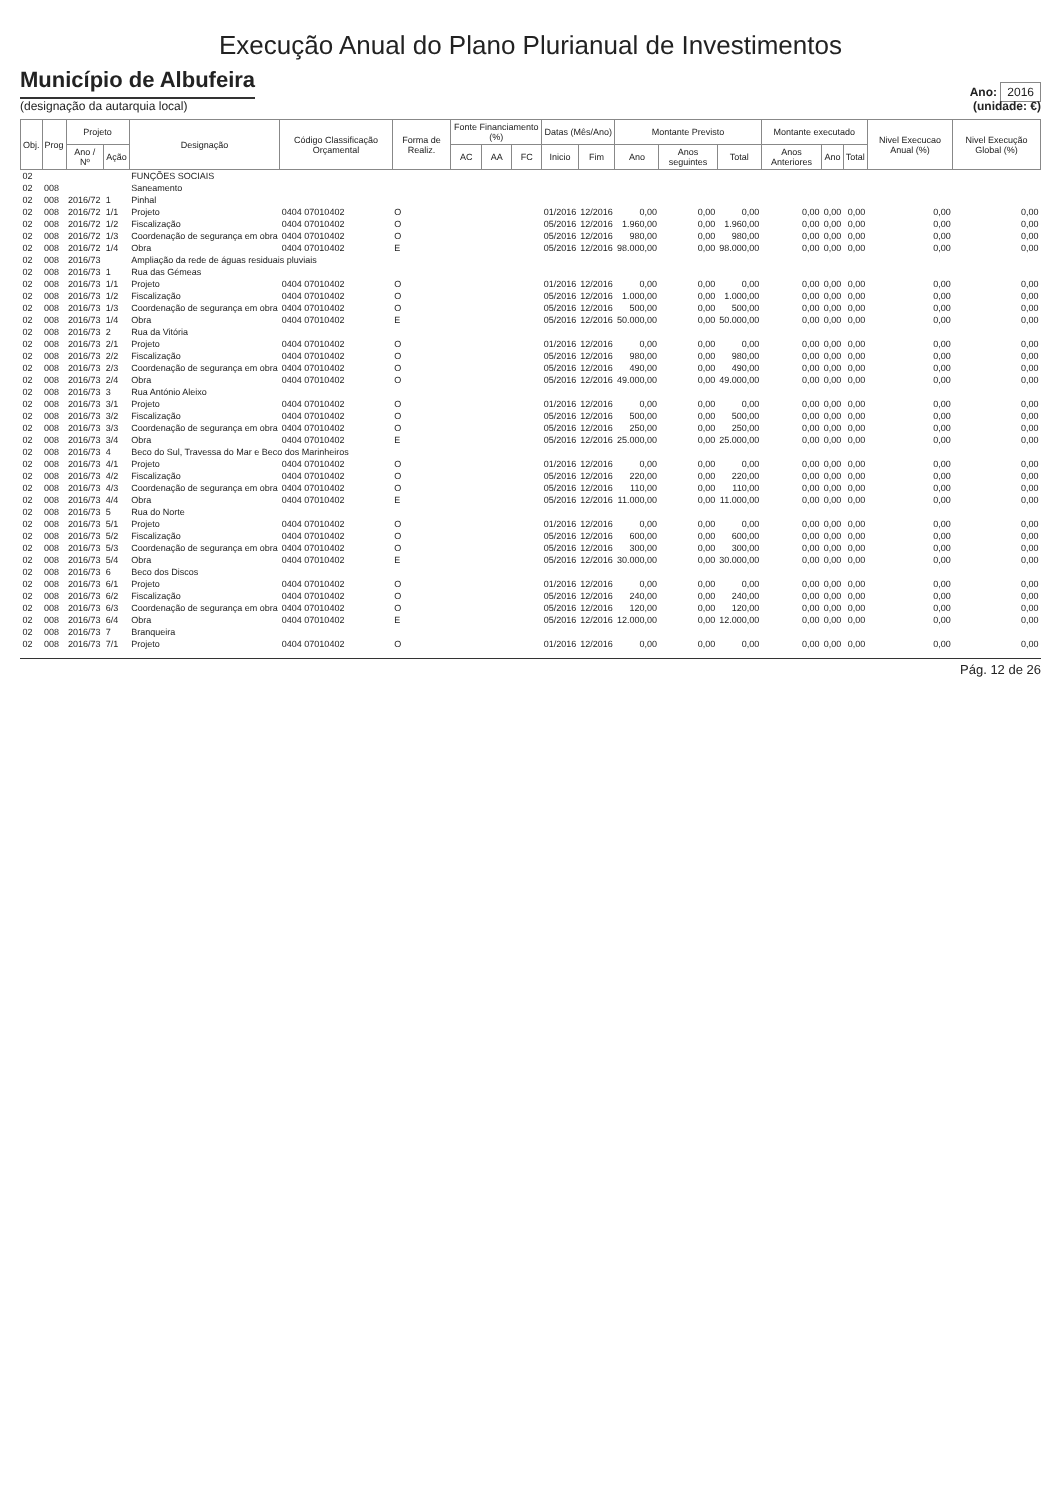Execução Anual do Plano Plurianual de Investimentos
Município de Albufeira
(designação da autarquia local)
Ano: 2016
(unidade: €)
| Obj. | Prog | Projeto | | Designação | Código Classificação Orçamental | Forma de Realiz. | Fonte Financiamento (%) | | | Datas (Mês/Ano) | | Montante Previsto | | | Montante executado | | | Nivel Execucao Anual (%) | Nivel Execução Global (%) |
| --- | --- | --- | --- | --- | --- | --- | --- | --- | --- | --- | --- | --- | --- | --- | --- | --- | --- | --- | --- |
| | | Ano / Nº | Ação | | | | AC | AA | FC | Inicio | Fim | Ano | Anos seguintes | Total | Anos Anteriores | Ano | Total | | |
| 02 | | | | FUNÇÕES SOCIAIS | | | | | | | | | | | | | | | |
| 02 | 008 | | | Saneamento | | | | | | | | | | | | | | | |
| 02 | 008 | 2016/72 | 1 | Pinhal | | | | | | | | | | | | | | | |
| 02 | 008 | 2016/72 | 1/1 | Projeto | 0404 07010402 | O | | | | 01/2016 | 12/2016 | 0,00 | 0,00 | 0,00 | 0,00 | 0,00 | 0,00 | 0,00 | 0,00 |
| 02 | 008 | 2016/72 | 1/2 | Fiscalização | 0404 07010402 | O | | | | 05/2016 | 12/2016 | 1.960,00 | 0,00 | 1.960,00 | 0,00 | 0,00 | 0,00 | 0,00 | 0,00 |
| 02 | 008 | 2016/72 | 1/3 | Coordenação de segurança em obra | 0404 07010402 | O | | | | 05/2016 | 12/2016 | 980,00 | 0,00 | 980,00 | 0,00 | 0,00 | 0,00 | 0,00 | 0,00 |
| 02 | 008 | 2016/72 | 1/4 | Obra | 0404 07010402 | E | | | | 05/2016 | 12/2016 | 98.000,00 | 0,00 | 98.000,00 | 0,00 | 0,00 | 0,00 | 0,00 | 0,00 |
| 02 | 008 | 2016/73 | | Ampliação da rede de águas residuais pluviais | | | | | | | | | | | | | | | |
| 02 | 008 | 2016/73 | 1 | Rua das Gémeas | | | | | | | | | | | | | | | |
| 02 | 008 | 2016/73 | 1/1 | Projeto | 0404 07010402 | O | | | | 01/2016 | 12/2016 | 0,00 | 0,00 | 0,00 | 0,00 | 0,00 | 0,00 | 0,00 | 0,00 |
| 02 | 008 | 2016/73 | 1/2 | Fiscalização | 0404 07010402 | O | | | | 05/2016 | 12/2016 | 1.000,00 | 0,00 | 1.000,00 | 0,00 | 0,00 | 0,00 | 0,00 | 0,00 |
| 02 | 008 | 2016/73 | 1/3 | Coordenação de segurança em obra | 0404 07010402 | O | | | | 05/2016 | 12/2016 | 500,00 | 0,00 | 500,00 | 0,00 | 0,00 | 0,00 | 0,00 | 0,00 |
| 02 | 008 | 2016/73 | 1/4 | Obra | 0404 07010402 | E | | | | 05/2016 | 12/2016 | 50.000,00 | 0,00 | 50.000,00 | 0,00 | 0,00 | 0,00 | 0,00 | 0,00 |
| 02 | 008 | 2016/73 | 2 | Rua da Vitória | | | | | | | | | | | | | | | |
| 02 | 008 | 2016/73 | 2/1 | Projeto | 0404 07010402 | O | | | | 01/2016 | 12/2016 | 0,00 | 0,00 | 0,00 | 0,00 | 0,00 | 0,00 | 0,00 | 0,00 |
| 02 | 008 | 2016/73 | 2/2 | Fiscalização | 0404 07010402 | O | | | | 05/2016 | 12/2016 | 980,00 | 0,00 | 980,00 | 0,00 | 0,00 | 0,00 | 0,00 | 0,00 |
| 02 | 008 | 2016/73 | 2/3 | Coordenação de segurança em obra | 0404 07010402 | O | | | | 05/2016 | 12/2016 | 490,00 | 0,00 | 490,00 | 0,00 | 0,00 | 0,00 | 0,00 | 0,00 |
| 02 | 008 | 2016/73 | 2/4 | Obra | 0404 07010402 | O | | | | 05/2016 | 12/2016 | 49.000,00 | 0,00 | 49.000,00 | 0,00 | 0,00 | 0,00 | 0,00 | 0,00 |
| 02 | 008 | 2016/73 | 3 | Rua António Aleixo | | | | | | | | | | | | | | | |
| 02 | 008 | 2016/73 | 3/1 | Projeto | 0404 07010402 | O | | | | 01/2016 | 12/2016 | 0,00 | 0,00 | 0,00 | 0,00 | 0,00 | 0,00 | 0,00 | 0,00 |
| 02 | 008 | 2016/73 | 3/2 | Fiscalização | 0404 07010402 | O | | | | 05/2016 | 12/2016 | 500,00 | 0,00 | 500,00 | 0,00 | 0,00 | 0,00 | 0,00 | 0,00 |
| 02 | 008 | 2016/73 | 3/3 | Coordenação de segurança em obra | 0404 07010402 | O | | | | 05/2016 | 12/2016 | 250,00 | 0,00 | 250,00 | 0,00 | 0,00 | 0,00 | 0,00 | 0,00 |
| 02 | 008 | 2016/73 | 3/4 | Obra | 0404 07010402 | E | | | | 05/2016 | 12/2016 | 25.000,00 | 0,00 | 25.000,00 | 0,00 | 0,00 | 0,00 | 0,00 | 0,00 |
| 02 | 008 | 2016/73 | 4 | Beco do Sul, Travessa do Mar e Beco dos Marinheiros | | | | | | | | | | | | | | | |
| 02 | 008 | 2016/73 | 4/1 | Projeto | 0404 07010402 | O | | | | 01/2016 | 12/2016 | 0,00 | 0,00 | 0,00 | 0,00 | 0,00 | 0,00 | 0,00 | 0,00 |
| 02 | 008 | 2016/73 | 4/2 | Fiscalização | 0404 07010402 | O | | | | 05/2016 | 12/2016 | 220,00 | 0,00 | 220,00 | 0,00 | 0,00 | 0,00 | 0,00 | 0,00 |
| 02 | 008 | 2016/73 | 4/3 | Coordenação de segurança em obra | 0404 07010402 | O | | | | 05/2016 | 12/2016 | 110,00 | 0,00 | 110,00 | 0,00 | 0,00 | 0,00 | 0,00 | 0,00 |
| 02 | 008 | 2016/73 | 4/4 | Obra | 0404 07010402 | E | | | | 05/2016 | 12/2016 | 11.000,00 | 0,00 | 11.000,00 | 0,00 | 0,00 | 0,00 | 0,00 | 0,00 |
| 02 | 008 | 2016/73 | 5 | Rua do Norte | | | | | | | | | | | | | | | |
| 02 | 008 | 2016/73 | 5/1 | Projeto | 0404 07010402 | O | | | | 01/2016 | 12/2016 | 0,00 | 0,00 | 0,00 | 0,00 | 0,00 | 0,00 | 0,00 | 0,00 |
| 02 | 008 | 2016/73 | 5/2 | Fiscalização | 0404 07010402 | O | | | | 05/2016 | 12/2016 | 600,00 | 0,00 | 600,00 | 0,00 | 0,00 | 0,00 | 0,00 | 0,00 |
| 02 | 008 | 2016/73 | 5/3 | Coordenação de segurança em obra | 0404 07010402 | O | | | | 05/2016 | 12/2016 | 300,00 | 0,00 | 300,00 | 0,00 | 0,00 | 0,00 | 0,00 | 0,00 |
| 02 | 008 | 2016/73 | 5/4 | Obra | 0404 07010402 | E | | | | 05/2016 | 12/2016 | 30.000,00 | 0,00 | 30.000,00 | 0,00 | 0,00 | 0,00 | 0,00 | 0,00 |
| 02 | 008 | 2016/73 | 6 | Beco dos Discos | | | | | | | | | | | | | | | |
| 02 | 008 | 2016/73 | 6/1 | Projeto | 0404 07010402 | O | | | | 01/2016 | 12/2016 | 0,00 | 0,00 | 0,00 | 0,00 | 0,00 | 0,00 | 0,00 | 0,00 |
| 02 | 008 | 2016/73 | 6/2 | Fiscalização | 0404 07010402 | O | | | | 05/2016 | 12/2016 | 240,00 | 0,00 | 240,00 | 0,00 | 0,00 | 0,00 | 0,00 | 0,00 |
| 02 | 008 | 2016/73 | 6/3 | Coordenação de segurança em obra | 0404 07010402 | O | | | | 05/2016 | 12/2016 | 120,00 | 0,00 | 120,00 | 0,00 | 0,00 | 0,00 | 0,00 | 0,00 |
| 02 | 008 | 2016/73 | 6/4 | Obra | 0404 07010402 | E | | | | 05/2016 | 12/2016 | 12.000,00 | 0,00 | 12.000,00 | 0,00 | 0,00 | 0,00 | 0,00 | 0,00 |
| 02 | 008 | 2016/73 | 7 | Branqueira | | | | | | | | | | | | | | | |
| 02 | 008 | 2016/73 | 7/1 | Projeto | 0404 07010402 | O | | | | 01/2016 | 12/2016 | 0,00 | 0,00 | 0,00 | 0,00 | 0,00 | 0,00 | 0,00 | 0,00 |
Pág. 12 de 26